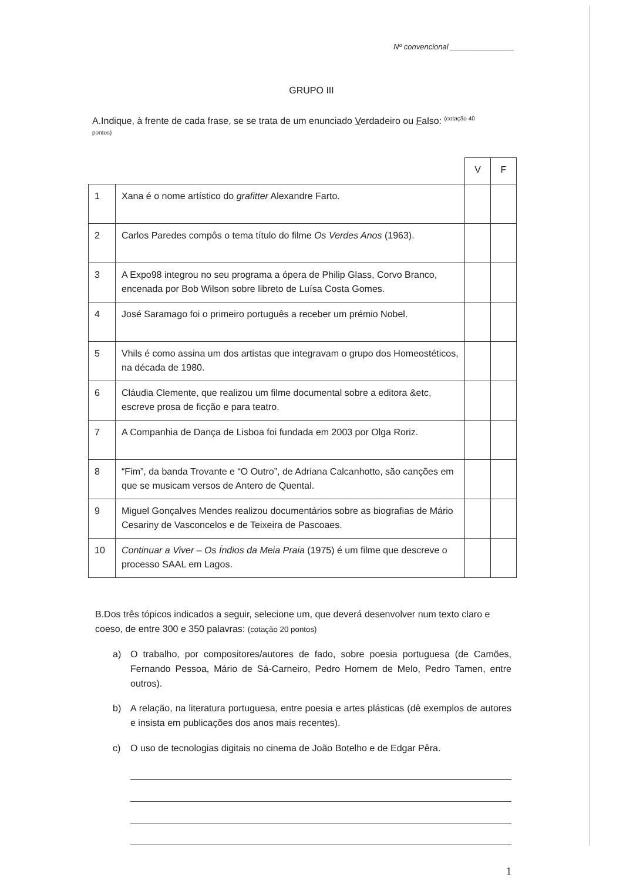Nº convencional _______________
GRUPO III
A.Indique, à frente de cada frase, se se trata de um enunciado Verdadeiro ou Falso: <sup>(cotação 40</sup>
pontos)
| | | V | F |
| 1 | Xana é o nome artístico do grafitter Alexandre Farto. | | |
| 2 | Carlos Paredes compôs o tema título do filme Os Verdes Anos (1963). | | |
| 3 | A Expo98 integrou no seu programa a ópera de Philip Glass, Corvo Branco, encenada por Bob Wilson sobre libreto de Luísa Costa Gomes. | | |
| 4 | José Saramago foi o primeiro português a receber um prémio Nobel. | | |
| 5 | Vhils é como assina um dos artistas que integravam o grupo dos Homeostéticos, na década de 1980. | | |
| 6 | Cláudia Clemente, que realizou um filme documental sobre a editora &etc, escreve prosa de ficção e para teatro. | | |
| 7 | A Companhia de Dança de Lisboa foi fundada em 2003 por Olga Roriz. | | |
| 8 | “Fim”, da banda Trovante e “O Outro”, de Adriana Calcanhotto, são canções em que se musicam versos de Antero de Quental. | | |
| 9 | Miguel Gonçalves Mendes realizou documentários sobre as biografias de Mário Cesariny de Vasconcelos e de Teixeira de Pascoaes. | | |
| 10 | Continuar a Viver – Os Índios da Meia Praia (1975) é um filme que descreve o processo SAAL em Lagos. | | |
B.Dos três tópicos indicados a seguir, selecione um, que deverá desenvolver num texto claro e coeso, de entre 300 e 350 palavras: (cotação 20 pontos)
a) O trabalho, por compositores/autores de fado, sobre poesia portuguesa (de Camões, Fernando Pessoa, Mário de Sá-Carneiro, Pedro Homem de Melo, Pedro Tamen, entre outros).
b) A relação, na literatura portuguesa, entre poesia e artes plásticas (dê exemplos de autores e insista em publicações dos anos mais recentes).
c) O uso de tecnologias digitais no cinema de João Botelho e de Edgar Pêra.
1